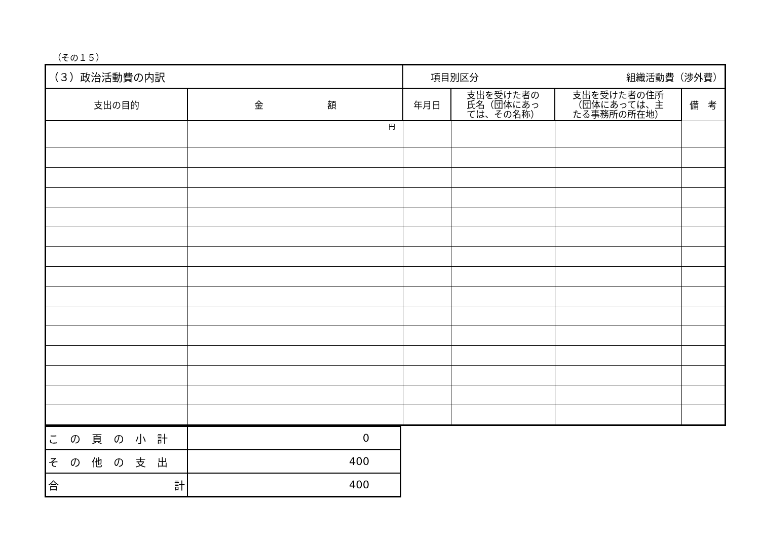（その１５）
| （３）政治活動費の内訳 | | 項目別区分 組織活動費（渉外費） | | | |
| 支出の目的 | 金 額 | 年月日 | 支出を受けた者の 氏名（団体にあっ ては、その名称） | 支出を受けた者の住所 （団体にあっては、主 たる事務所の所在地） | 備 考 |
| | 円 | | | | |
| この頁の小計 | 0 |
| その他の支出 | 400 |
| 合 計 | 400 |